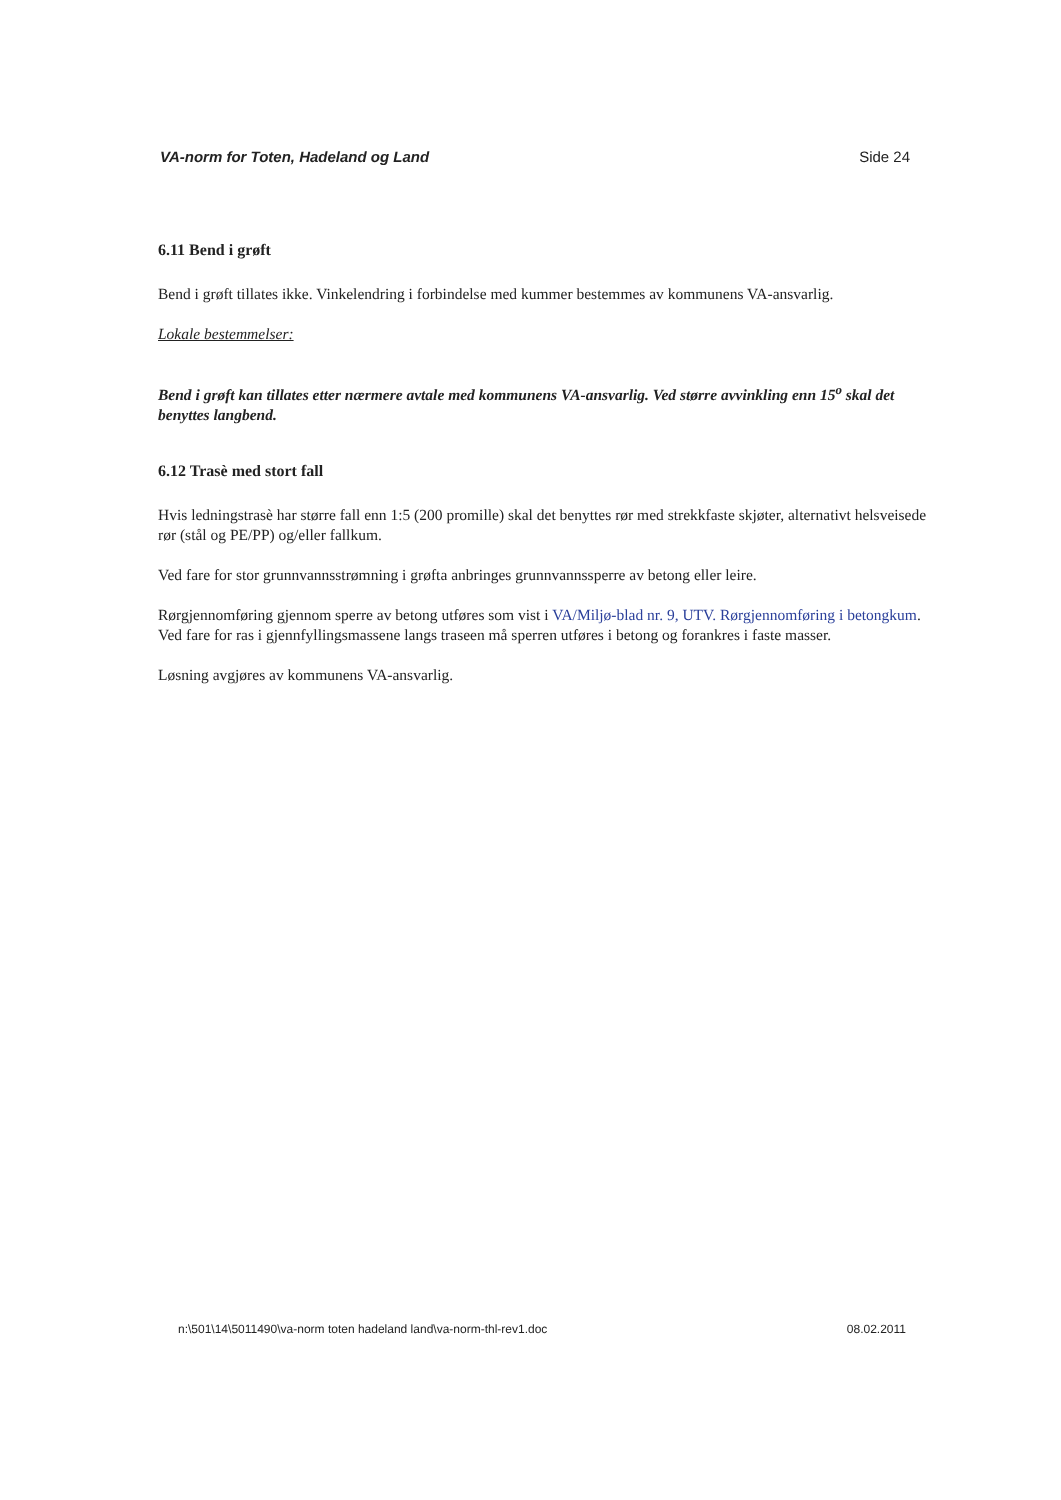VA-norm for Toten, Hadeland og Land Side 24
6.11 Bend i grøft
Bend i grøft tillates ikke. Vinkelendring i forbindelse med kummer bestemmes av kommunens VA-ansvarlig.
Lokale bestemmelser:
Bend i grøft kan tillates etter nærmere avtale med kommunens VA-ansvarlig. Ved større avvinkling enn 15<sup>o</sup> skal det benyttes langbend.
6.12 Trasè med stort fall
Hvis ledningstrasè har større fall enn 1:5 (200 promille) skal det benyttes rør med strekkfaste skjøter, alternativt helsveisede rør (stål og PE/PP) og/eller fallkum.
Ved fare for stor grunnvannsstrømning i grøfta anbringes grunnvannssperre av betong eller leire.
Rørgjennomføring gjennom sperre av betong utføres som vist i VA/Miljø-blad nr. 9, UTV. Rørgjennomføring i betongkum. Ved fare for ras i gjennfyllingsmassene langs traseen må sperren utføres i betong og forankres i faste masser.
Løsning avgjøres av kommunens VA-ansvarlig.
n:\501\14\5011490\va-norm toten hadeland land\va-norm-thl-rev1.doc 08.02.2011